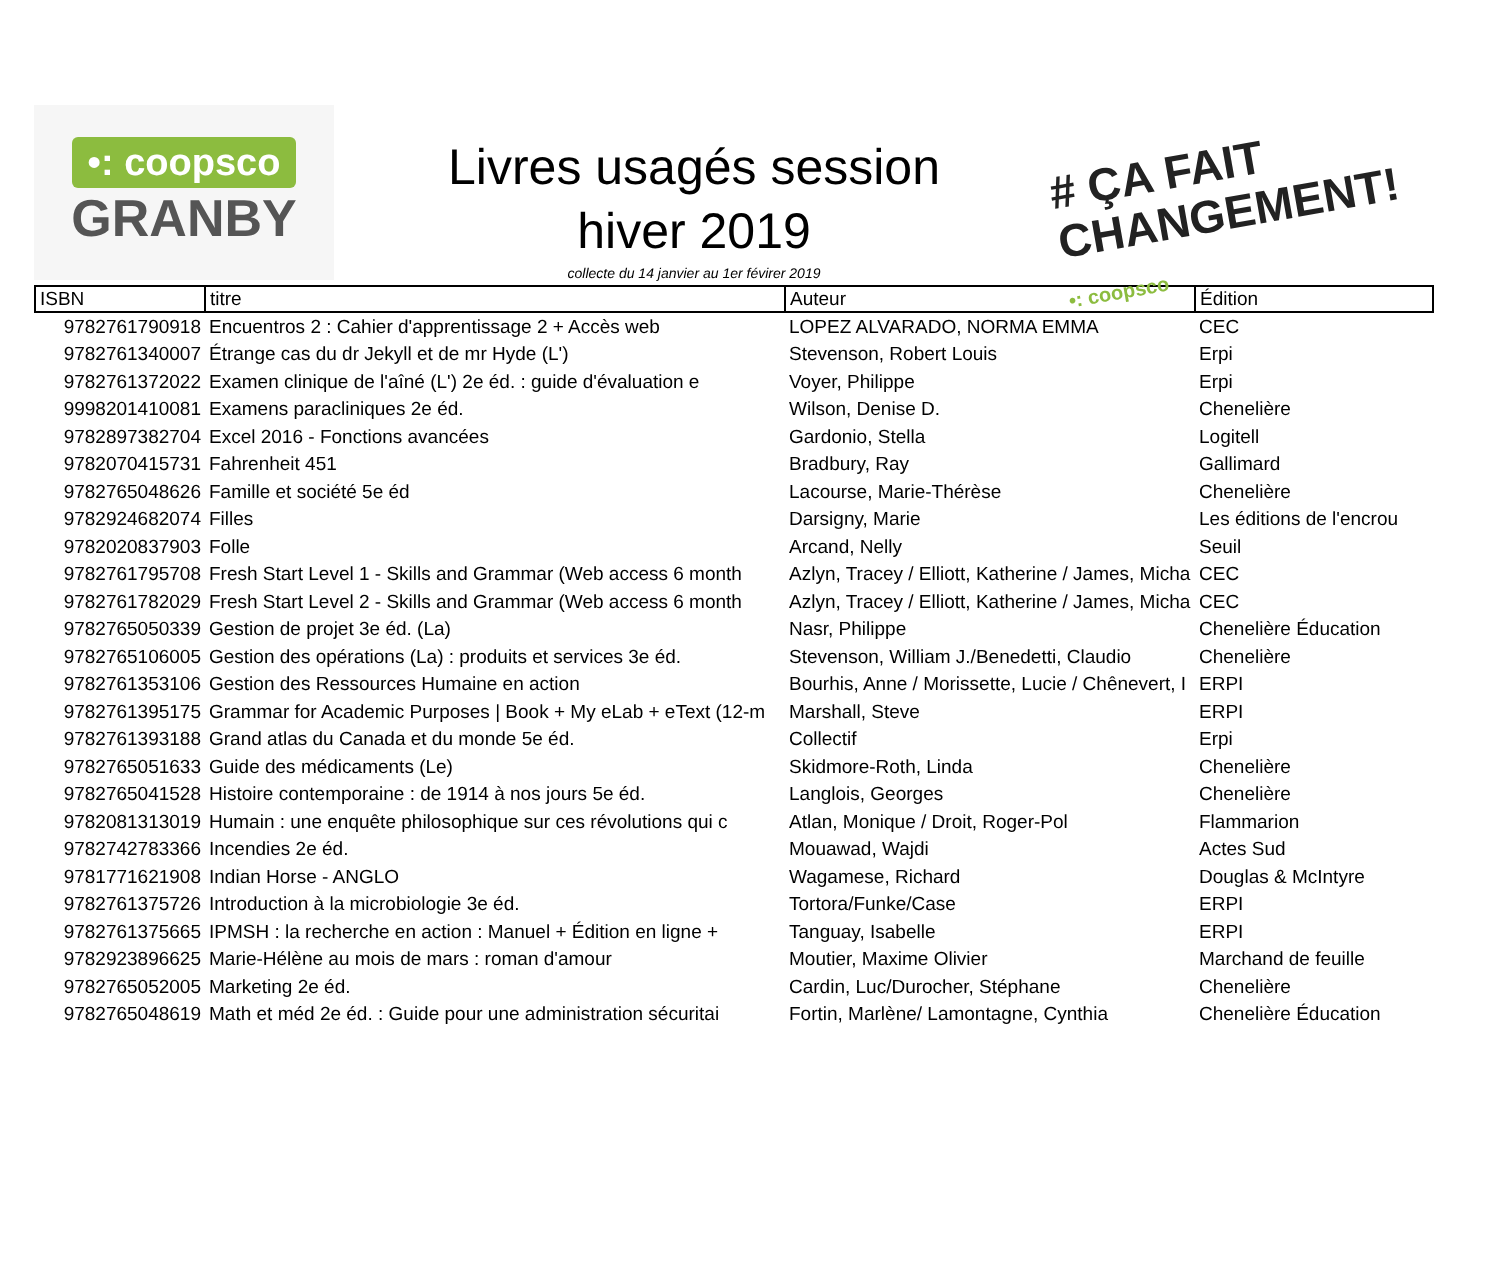•: coopsco
GRANBY
Livres usagés session
hiver 2019
collecte du 14 janvier au 1er févirer 2019
# ÇA FAIT
CHANGEMENT!
•: coopsco
| ISBN | titre | Auteur | Édition |
| --- | --- | --- | --- |
| 9782761790918 | Encuentros 2 : Cahier d'apprentissage 2 + Accès web | LOPEZ ALVARADO, NORMA EMMA | CEC |
| 9782761340007 | Étrange cas du dr Jekyll et de mr Hyde (L') | Stevenson, Robert Louis | Erpi |
| 9782761372022 | Examen clinique de l'aîné (L') 2e éd. : guide d'évaluation e | Voyer, Philippe | Erpi |
| 9998201410081 | Examens paracliniques 2e éd. | Wilson, Denise D. | Chenelière |
| 9782897382704 | Excel 2016 - Fonctions avancées | Gardonio, Stella | Logitell |
| 9782070415731 | Fahrenheit 451 | Bradbury, Ray | Gallimard |
| 9782765048626 | Famille et société 5e éd | Lacourse, Marie-Thérèse | Chenelière |
| 9782924682074 | Filles | Darsigny, Marie | Les éditions de l'encrou |
| 9782020837903 | Folle | Arcand, Nelly | Seuil |
| 9782761795708 | Fresh Start Level 1 - Skills and Grammar (Web access 6 month | Azlyn, Tracey / Elliott, Katherine / James, Micha | CEC |
| 9782761782029 | Fresh Start Level 2 - Skills and Grammar (Web access 6 month | Azlyn, Tracey / Elliott, Katherine / James, Micha | CEC |
| 9782765050339 | Gestion de projet 3e éd. (La) | Nasr, Philippe | Chenelière Éducation |
| 9782765106005 | Gestion des opérations (La) : produits et services 3e éd. | Stevenson, William J./Benedetti, Claudio | Chenelière |
| 9782761353106 | Gestion des Ressources Humaine en action | Bourhis, Anne / Morissette, Lucie / Chênevert, I | ERPI |
| 9782761395175 | Grammar for Academic Purposes / Book + My eLab + eText (12-m | Marshall, Steve | ERPI |
| 9782761393188 | Grand atlas du Canada et du monde 5e éd. | Collectif | Erpi |
| 9782765051633 | Guide des médicaments (Le) | Skidmore-Roth, Linda | Chenelière |
| 9782765041528 | Histoire contemporaine : de 1914 à nos jours 5e éd. | Langlois, Georges | Chenelière |
| 9782081313019 | Humain : une enquête philosophique sur ces révolutions qui c | Atlan, Monique / Droit, Roger-Pol | Flammarion |
| 9782742783366 | Incendies 2e éd. | Mouawad, Wajdi | Actes Sud |
| 9781771621908 | Indian Horse - ANGLO | Wagamese, Richard | Douglas & McIntyre |
| 9782761375726 | Introduction à la microbiologie 3e éd. | Tortora/Funke/Case | ERPI |
| 9782761375665 | IPMSH : la recherche en action : Manuel + Édition en ligne + | Tanguay, Isabelle | ERPI |
| 9782923896625 | Marie-Hélène au mois de mars : roman d'amour | Moutier, Maxime Olivier | Marchand de feuille |
| 9782765052005 | Marketing 2e éd. | Cardin, Luc/Durocher, Stéphane | Chenelière |
| 9782765048619 | Math et méd 2e éd. : Guide pour une administration sécuritai | Fortin, Marlène/ Lamontagne, Cynthia | Chenelière Éducation |